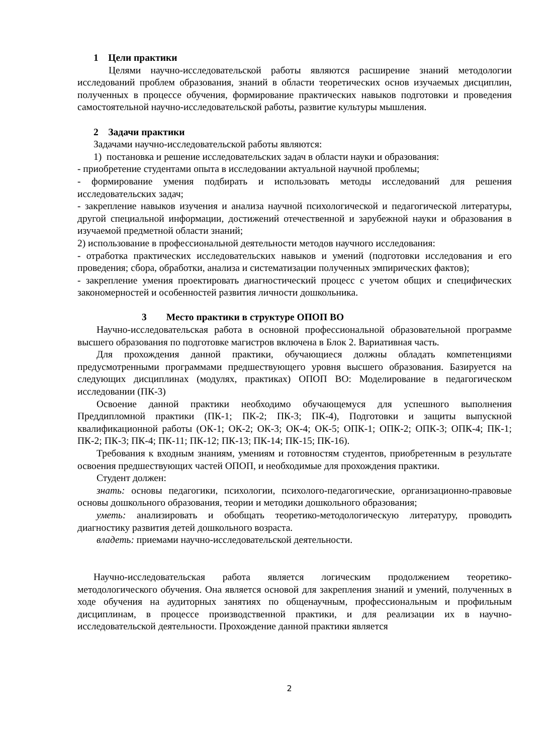1 Цели практики
Целями научно-исследовательской работы являются расширение знаний методологии исследований проблем образования, знаний в области теоретических основ изучаемых дисциплин, полученных в процессе обучения, формирование практических навыков подготовки и проведения самостоятельной научно-исследовательской работы, развитие культуры мышления.
2 Задачи практики
Задачами научно-исследовательской работы являются:
1) постановка и решение исследовательских задач в области науки и образования:
- приобретение студентами опыта в исследовании актуальной научной проблемы;
- формирование умения подбирать и использовать методы исследований для решения исследовательских задач;
- закрепление навыков изучения и анализа научной психологической и педагогической литературы, другой специальной информации, достижений отечественной и зарубежной науки и образования в изучаемой предметной области знаний;
2) использование в профессиональной деятельности методов научного исследования:
- отработка практических исследовательских навыков и умений (подготовки исследования и его проведения; сбора, обработки, анализа и систематизации полученных эмпирических фактов);
- закрепление умения проектировать диагностический процесс с учетом общих и специфических закономерностей и особенностей развития личности дошкольника.
3 Место практики в структуре ОПОП ВО
Научно-исследовательская работа в основной профессиональной образовательной программе высшего образования по подготовке магистров включена в Блок 2. Вариативная часть.
Для прохождения данной практики, обучающиеся должны обладать компетенциями предусмотренными программами предшествующего уровня высшего образования. Базируется на следующих дисциплинах (модулях, практиках) ОПОП ВО: Моделирование в педагогическом исследовании (ПК-3)
Освоение данной практики необходимо обучающемуся для успешного выполнения Преддипломной практики (ПК-1; ПК-2; ПК-3; ПК-4), Подготовки и защиты выпускной квалификационной работы (ОК-1; ОК-2; ОК-3; ОК-4; ОК-5; ОПК-1; ОПК-2; ОПК-3; ОПК-4; ПК-1; ПК-2; ПК-3; ПК-4; ПК-11; ПК-12; ПК-13; ПК-14; ПК-15; ПК-16).
Требования к входным знаниям, умениям и готовностям студентов, приобретенным в результате освоения предшествующих частей ОПОП, и необходимые для прохождения практики.
Студент должен:
знать: основы педагогики, психологии, психолого-педагогические, организационно-правовые основы дошкольного образования, теории и методики дошкольного образования;
уметь: анализировать и обобщать теоретико-методологическую литературу, проводить диагностику развития детей дошкольного возраста.
владеть: приемами научно-исследовательской деятельности.
Научно-исследовательская работа является логическим продолжением теоретико-методологического обучения. Она является основой для закрепления знаний и умений, полученных в ходе обучения на аудиторных занятиях по общенаучным, профессиональным и профильным дисциплинам, в процессе производственной практики, и для реализации их в научно-исследовательской деятельности. Прохождение данной практики является
2